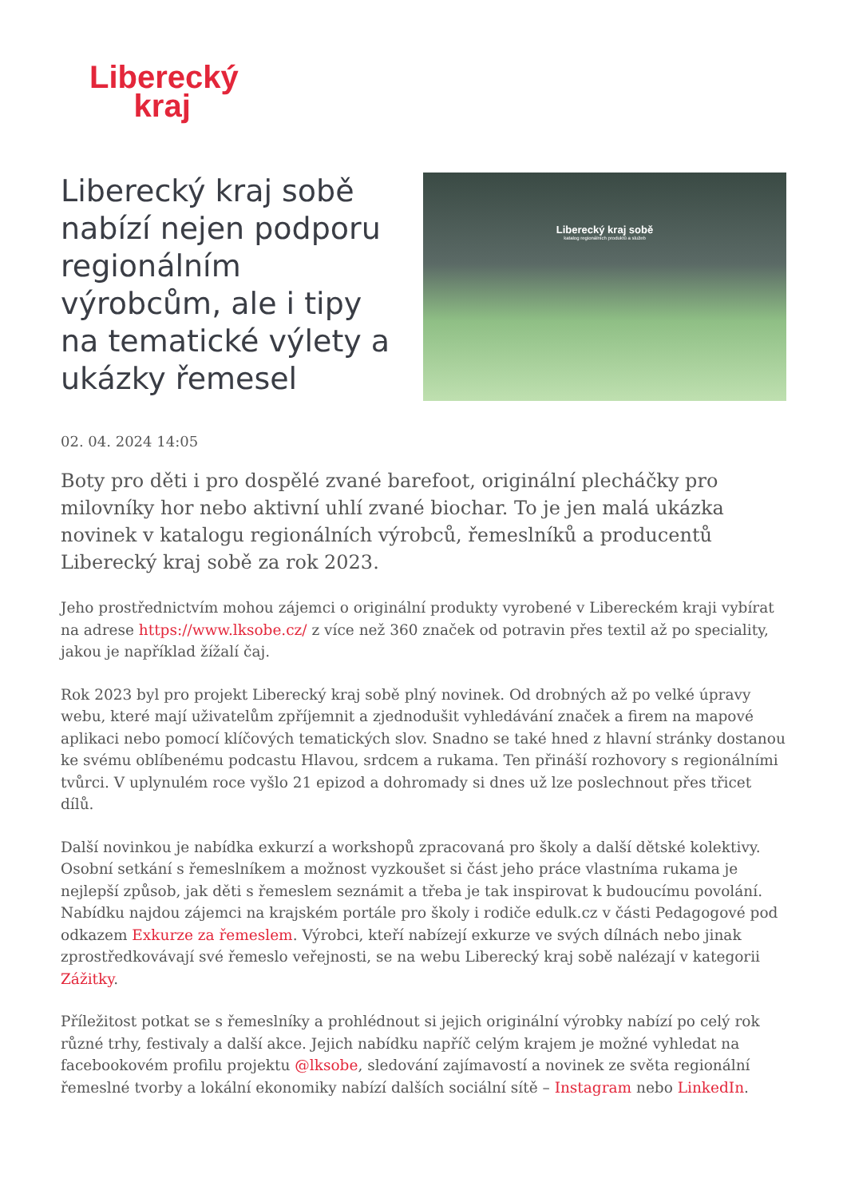Liberecký
kraj
Liberecký kraj sobě nabízí nejen podporu regionálním výrobcům, ale i tipy na tematické výlety a ukázky řemesel
Liberecký kraj sobě
katalog regionálních produktů a služeb
02. 04. 2024 14:05
Boty pro děti i pro dospělé zvané barefoot, originální plecháčky pro milovníky hor nebo aktivní uhlí zvané biochar. To je jen malá ukázka novinek v katalogu regionálních výrobců, řemeslníků a producentů Liberecký kraj sobě za rok 2023.
Jeho prostřednictvím mohou zájemci o originální produkty vyrobené v Libereckém kraji vybírat na adrese https://www.lksobe.cz/ z více než 360 značek od potravin přes textil až po speciality, jakou je například žížalí čaj.
Rok 2023 byl pro projekt Liberecký kraj sobě plný novinek. Od drobných až po velké úpravy webu, které mají uživatelům zpříjemnit a zjednodušit vyhledávání značek a firem na mapové aplikaci nebo pomocí klíčových tematických slov. Snadno se také hned z hlavní stránky dostanou ke svému oblíbenému podcastu Hlavou, srdcem a rukama. Ten přináší rozhovory s regionálními tvůrci. V uplynulém roce vyšlo 21 epizod a dohromady si dnes už lze poslechnout přes třicet dílů.
Další novinkou je nabídka exkurzí a workshopů zpracovaná pro školy a další dětské kolektivy. Osobní setkání s řemeslníkem a možnost vyzkoušet si část jeho práce vlastníma rukama je nejlepší způsob, jak děti s řemeslem seznámit a třeba je tak inspirovat k budoucímu povolání. Nabídku najdou zájemci na krajském portále pro školy i rodiče edulk.cz v části Pedagogové pod odkazem Exkurze za řemeslem. Výrobci, kteří nabízejí exkurze ve svých dílnách nebo jinak zprostředkovávají své řemeslo veřejnosti, se na webu Liberecký kraj sobě nalézají v kategorii Zážitky.
Příležitost potkat se s řemeslníky a prohlédnout si jejich originální výrobky nabízí po celý rok různé trhy, festivaly a další akce. Jejich nabídku napříč celým krajem je možné vyhledat na facebookovém profilu projektu @lksobe, sledování zajímavostí a novinek ze světa regionální řemeslné tvorby a lokální ekonomiky nabízí dalších sociální sítě – Instagram nebo LinkedIn.